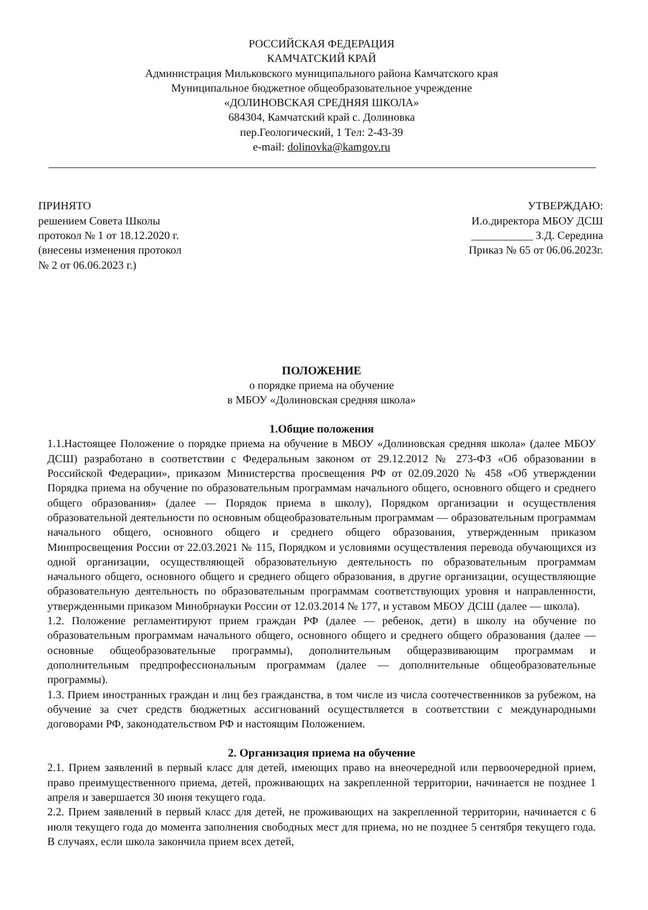РОССИЙСКАЯ ФЕДЕРАЦИЯ
КАМЧАТСКИЙ КРАЙ
Администрация Мильковского муниципального района Камчатского края
Муниципальное бюджетное общеобразовательное учреждение
«ДОЛИНОВСКАЯ СРЕДНЯЯ ШКОЛА»
684304, Камчатский край с. Долиновка
пер.Геологический, 1 Тел: 2-43-39
e-mail: dolinovka@kamgov.ru
ПРИНЯТО
решением Совета Школы
протокол № 1 от 18.12.2020 г.
(внесены изменения протокол
№ 2 от 06.06.2023 г.)
УТВЕРЖДАЮ:
И.о.директора МБОУ ДСШ
___________ З.Д. Середина
Приказ № 65 от 06.06.2023г.
ПОЛОЖЕНИЕ
о порядке приема на обучение
в МБОУ «Долиновская средняя школа»
1.Общие положения
1.1.Настоящее Положение о порядке приема на обучение в МБОУ «Долиновская средняя школа» (далее МБОУ ДСШ) разработано в соответствии с Федеральным законом от 29.12.2012 № 273-ФЗ «Об образовании в Российской Федерации», приказом Министерства просвещения РФ от 02.09.2020 № 458 «Об утверждении Порядка приема на обучение по образовательным программам начального общего, основного общего и среднего общего образования» (далее — Порядок приема в школу), Порядком организации и осуществления образовательной деятельности по основным общеобразовательным программам — образовательным программам начального общего, основного общего и среднего общего образования, утвержденным приказом Минпросвещения России от 22.03.2021 № 115, Порядком и условиями осуществления перевода обучающихся из одной организации, осуществляющей образовательную деятельность по образовательным программам начального общего, основного общего и среднего общего образования, в другие организации, осуществляющие образовательную деятельность по образовательным программам соответствующих уровня и направленности, утвержденными приказом Минобрнауки России от 12.03.2014 № 177, и уставом МБОУ ДСШ (далее — школа).
1.2. Положение регламентируют прием граждан РФ (далее — ребенок, дети) в школу на обучение по образовательным программам начального общего, основного общего и среднего общего образования (далее — основные общеобразовательные программы), дополнительным общеразвивающим программам и дополнительным предпрофессиональным программам (далее — дополнительные общеобразовательные программы).
1.3. Прием иностранных граждан и лиц без гражданства, в том числе из числа соотечественников за рубежом, на обучение за счет средств бюджетных ассигнований осуществляется в соответствии с международными договорами РФ, законодательством РФ и настоящим Положением.
2. Организация приема на обучение
2.1. Прием заявлений в первый класс для детей, имеющих право на внеочередной или первоочередной прием, право преимущественного приема, детей, проживающих на закрепленной территории, начинается не позднее 1 апреля и завершается 30 июня текущего года.
2.2. Прием заявлений в первый класс для детей, не проживающих на закрепленной территории, начинается с 6 июля текущего года до момента заполнения свободных мест для приема, но не позднее 5 сентября текущего года. В случаях, если школа закончила прием всех детей,